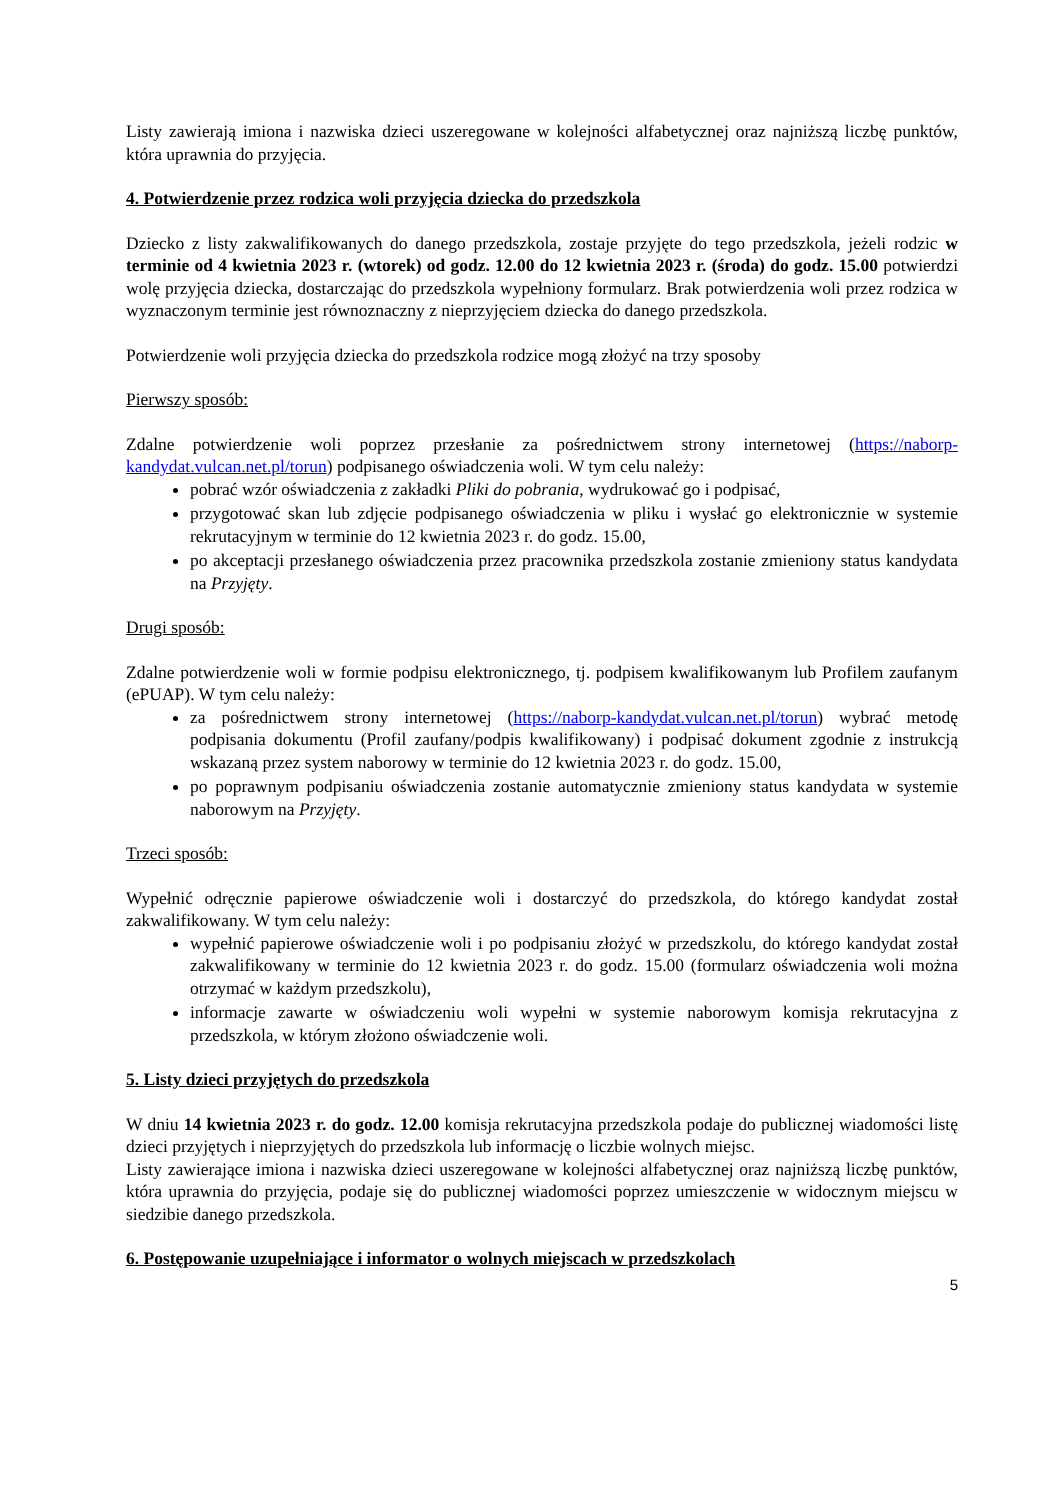Listy zawierają imiona i nazwiska dzieci uszeregowane w kolejności alfabetycznej oraz najniższą liczbę punktów, która uprawnia do przyjęcia.
4. Potwierdzenie przez rodzica woli przyjęcia dziecka do przedszkola
Dziecko z listy zakwalifikowanych do danego przedszkola, zostaje przyjęte do tego przedszkola, jeżeli rodzic w terminie od 4 kwietnia 2023 r. (wtorek) od godz. 12.00 do 12 kwietnia 2023 r. (środa) do godz. 15.00 potwierdzi wolę przyjęcia dziecka, dostarczając do przedszkola wypełniony formularz. Brak potwierdzenia woli przez rodzica w wyznaczonym terminie jest równoznaczny z nieprzyjęciem dziecka do danego przedszkola.
Potwierdzenie woli przyjęcia dziecka do przedszkola rodzice mogą złożyć na trzy sposoby
Pierwszy sposób:
Zdalne potwierdzenie woli poprzez przesłanie za pośrednictwem strony internetowej (https://naborp-kandydat.vulcan.net.pl/torun) podpisanego oświadczenia woli. W tym celu należy:
pobrać wzór oświadczenia z zakładki Pliki do pobrania, wydrukować go i podpisać,
przygotować skan lub zdjęcie podpisanego oświadczenia w pliku i wysłać go elektronicznie w systemie rekrutacyjnym w terminie do 12 kwietnia 2023 r. do godz. 15.00,
po akceptacji przesłanego oświadczenia przez pracownika przedszkola zostanie zmieniony status kandydata na Przyjęty.
Drugi sposób:
Zdalne potwierdzenie woli w formie podpisu elektronicznego, tj. podpisem kwalifikowanym lub Profilem zaufanym (ePUAP). W tym celu należy:
za pośrednictwem strony internetowej (https://naborp-kandydat.vulcan.net.pl/torun) wybrać metodę podpisania dokumentu (Profil zaufany/podpis kwalifikowany) i podpisać dokument zgodnie z instrukcją wskazaną przez system naborowy w terminie do 12 kwietnia 2023 r. do godz. 15.00,
po poprawnym podpisaniu oświadczenia zostanie automatycznie zmieniony status kandydata w systemie naborowym na Przyjęty.
Trzeci sposób:
Wypełnić odręcznie papierowe oświadczenie woli i dostarczyć do przedszkola, do którego kandydat został zakwalifikowany. W tym celu należy:
wypełnić papierowe oświadczenie woli i po podpisaniu złożyć w przedszkolu, do którego kandydat został zakwalifikowany w terminie do 12 kwietnia 2023 r. do godz. 15.00 (formularz oświadczenia woli można otrzymać w każdym przedszkolu),
informacje zawarte w oświadczeniu woli wypełni w systemie naborowym komisja rekrutacyjna z przedszkola, w którym złożono oświadczenie woli.
5. Listy dzieci przyjętych do przedszkola
W dniu 14 kwietnia 2023 r. do godz. 12.00 komisja rekrutacyjna przedszkola podaje do publicznej wiadomości listę dzieci przyjętych i nieprzyjętych do przedszkola lub informację o liczbie wolnych miejsc.
Listy zawierające imiona i nazwiska dzieci uszeregowane w kolejności alfabetycznej oraz najniższą liczbę punktów, która uprawnia do przyjęcia, podaje się do publicznej wiadomości poprzez umieszczenie w widocznym miejscu w siedzibie danego przedszkola.
6. Postępowanie uzupełniające i informator o wolnych miejscach w przedszkolach
5